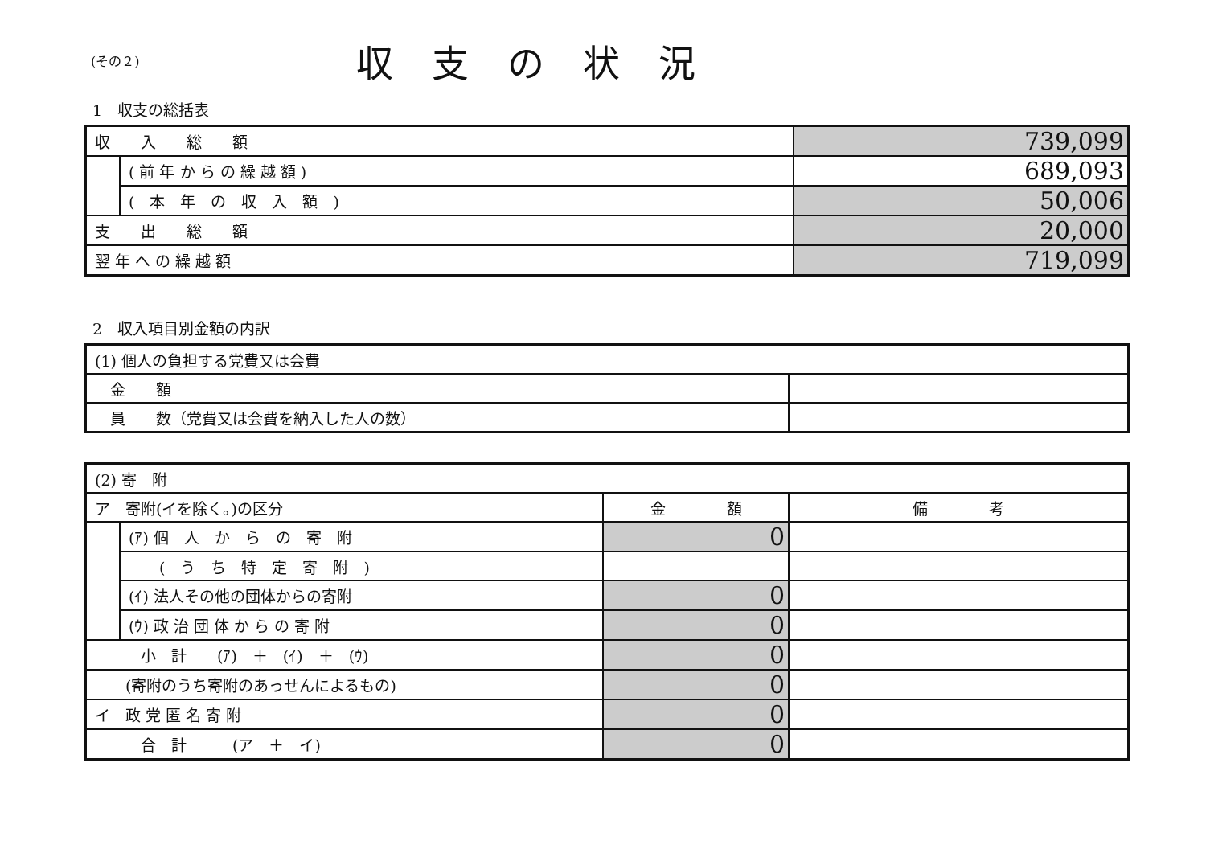(その２)
収支の状況
1　収支の総括表
| 収 入 総 額 | | 739,099 |
| | ( 前 年 か ら の 繰 越 額 ) | 689,093 |
| | ( 本 年 の 収 入 額 ) | 50,006 |
| 支 出 総 額 | | 20,000 |
| 翌 年 へ の 繰 越 額 | | 719,099 |
2　収入項目別金額の内訳
| (1) 個人の負担する党費又は会費 | |
| 金 額 | |
| 員 数（党費又は会費を納入した人の数） | |
| (2) 寄 附 | | | |
| ア 寄附(イを除く。)の区分 | | 金 額 | 備 考 |
| | (ｱ) 個 人 か ら の 寄 附 | 0 | |
| | ( う ち 特 定 寄 附 ) | | |
| | (ｲ) 法人その他の団体からの寄附 | 0 | |
| | (ｳ) 政 治 団 体 か ら の 寄 附 | 0 | |
| 小 計 (ｱ) ＋ (ｲ) ＋ (ｳ) | | 0 | |
| (寄附のうち寄附のあっせんによるもの) | | 0 | |
| イ 政 党 匿 名 寄 附 | | 0 | |
| 合 計 (ア ＋ イ) | | 0 | |